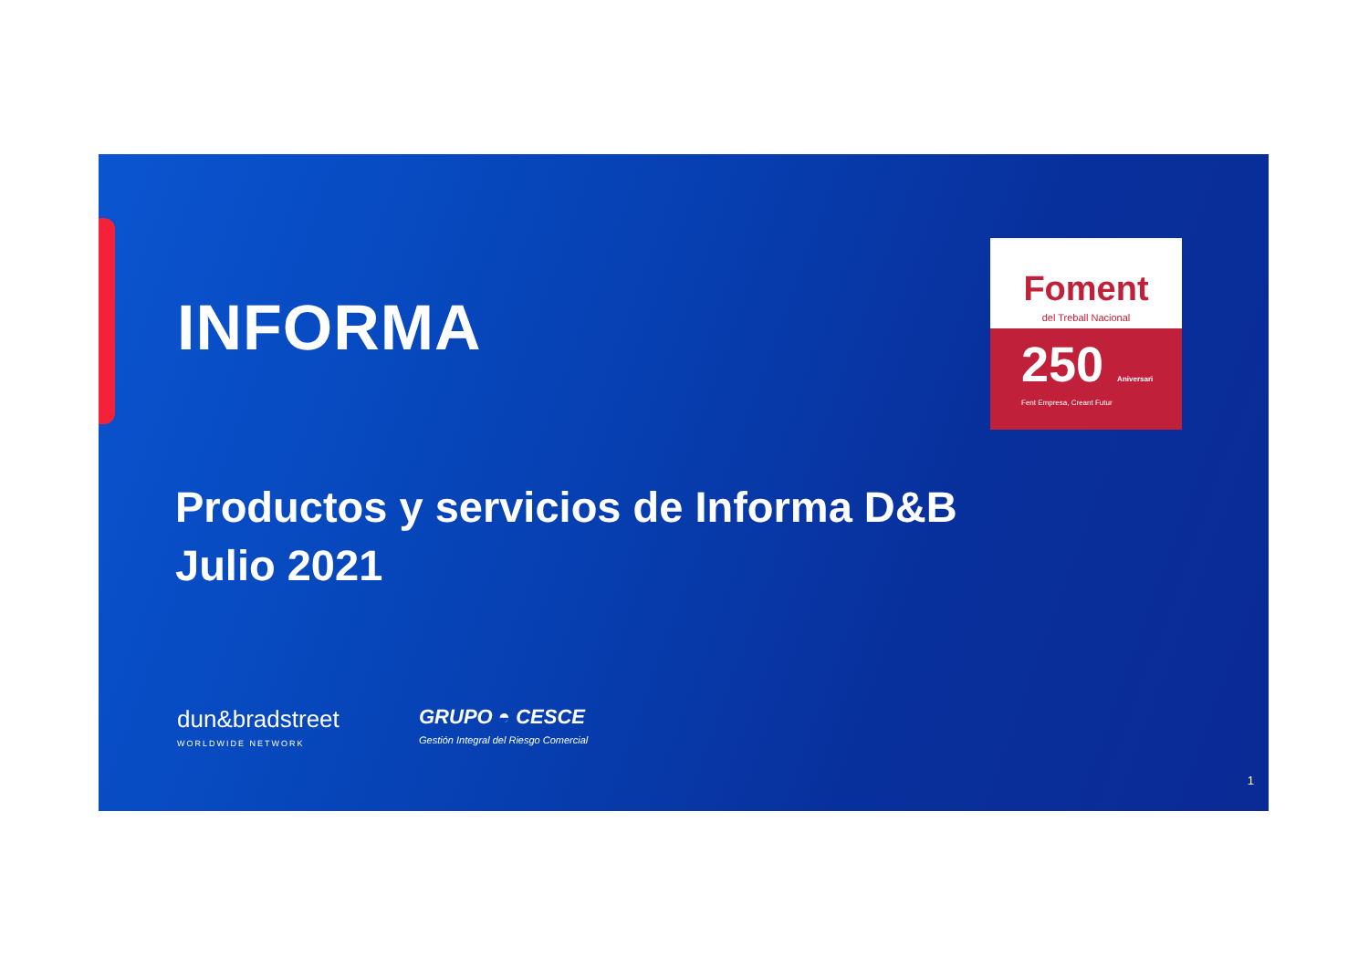INFORMA
Foment
del Treball Nacional
250 Aniversari
Fent Empresa, Creant Futur
Productos y servicios de Informa D&B
Julio 2021
dun&bradstreet
WORLDWIDE NETWORK
GRUPO ◓ CESCE
Gestión Integral del Riesgo Comercial
1